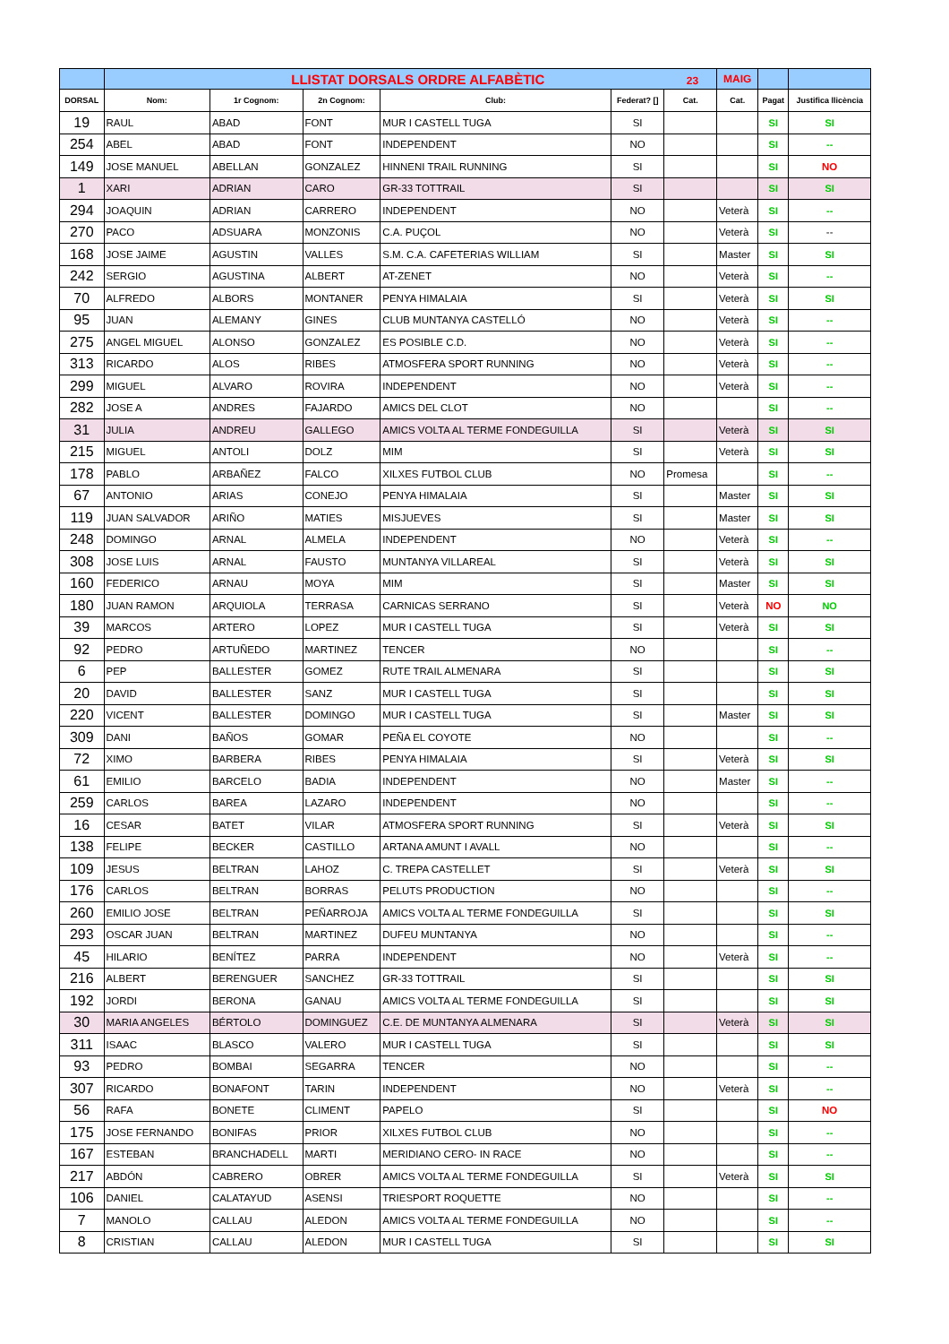| | LLISTAT DORSALS ORDRE ALFABÈTIC 23 | | | | | | MAIG | | |
| DORSAL | Nom: | 1r Cognom: | 2n Cognom: | Club: | Federat? [] | Cat. | Cat. | Pagat | Justifica llicència |
| 19 | RAUL | ABAD | FONT | MUR I CASTELL TUGA | SI | | | SI | SI |
| 254 | ABEL | ABAD | FONT | INDEPENDENT | NO | | | SI | -- |
| 149 | JOSE MANUEL | ABELLAN | GONZALEZ | HINNENI TRAIL RUNNING | SI | | | SI | NO |
| 1 | XARI | ADRIAN | CARO | GR-33 TOTTRAIL | SI | | | SI | SI |
| 294 | JOAQUIN | ADRIAN | CARRERO | INDEPENDENT | NO | | Veterà | SI | -- |
| 270 | PACO | ADSUARA | MONZONIS | C.A. PUÇOL | NO | | Veterà | SI | -- |
| 168 | JOSE JAIME | AGUSTIN | VALLES | S.M. C.A. CAFETERIAS WILLIAM | SI | | Master | SI | SI |
| 242 | SERGIO | AGUSTINA | ALBERT | AT-ZENET | NO | | Veterà | SI | -- |
| 70 | ALFREDO | ALBORS | MONTANER | PENYA HIMALAIA | SI | | Veterà | SI | SI |
| 95 | JUAN | ALEMANY | GINES | CLUB MUNTANYA CASTELLÓ | NO | | Veterà | SI | -- |
| 275 | ANGEL MIGUEL | ALONSO | GONZALEZ | ES POSIBLE C.D. | NO | | Veterà | SI | -- |
| 313 | RICARDO | ALOS | RIBES | ATMOSFERA SPORT RUNNING | NO | | Veterà | SI | -- |
| 299 | MIGUEL | ALVARO | ROVIRA | INDEPENDENT | NO | | Veterà | SI | -- |
| 282 | JOSE A | ANDRES | FAJARDO | AMICS DEL CLOT | NO | | | SI | -- |
| 31 | JULIA | ANDREU | GALLEGO | AMICS VOLTA AL TERME FONDEGUILLA | SI | | Veterà | SI | SI |
| 215 | MIGUEL | ANTOLI | DOLZ | MIM | SI | | Veterà | SI | SI |
| 178 | PABLO | ARBAÑEZ | FALCO | XILXES FUTBOL CLUB | NO | Promesa | | SI | -- |
| 67 | ANTONIO | ARIAS | CONEJO | PENYA HIMALAIA | SI | | Master | SI | SI |
| 119 | JUAN SALVADOR | ARIÑO | MATIES | MISJUEVES | SI | | Master | SI | SI |
| 248 | DOMINGO | ARNAL | ALMELA | INDEPENDENT | NO | | Veterà | SI | -- |
| 308 | JOSE LUIS | ARNAL | FAUSTO | MUNTANYA VILLAREAL | SI | | Veterà | SI | SI |
| 160 | FEDERICO | ARNAU | MOYA | MIM | SI | | Master | SI | SI |
| 180 | JUAN RAMON | ARQUIOLA | TERRASA | CARNICAS SERRANO | SI | | Veterà | NO | NO |
| 39 | MARCOS | ARTERO | LOPEZ | MUR I CASTELL TUGA | SI | | Veterà | SI | SI |
| 92 | PEDRO | ARTUÑEDO | MARTINEZ | TENCER | NO | | | SI | -- |
| 6 | PEP | BALLESTER | GOMEZ | RUTE TRAIL ALMENARA | SI | | | SI | SI |
| 20 | DAVID | BALLESTER | SANZ | MUR I CASTELL TUGA | SI | | | SI | SI |
| 220 | VICENT | BALLESTER | DOMINGO | MUR I CASTELL TUGA | SI | | Master | SI | SI |
| 309 | DANI | BAÑOS | GOMAR | PEÑA EL COYOTE | NO | | | SI | -- |
| 72 | XIMO | BARBERA | RIBES | PENYA HIMALAIA | SI | | Veterà | SI | SI |
| 61 | EMILIO | BARCELO | BADIA | INDEPENDENT | NO | | Master | SI | -- |
| 259 | CARLOS | BAREA | LAZARO | INDEPENDENT | NO | | | SI | -- |
| 16 | CESAR | BATET | VILAR | ATMOSFERA SPORT RUNNING | SI | | Veterà | SI | SI |
| 138 | FELIPE | BECKER | CASTILLO | ARTANA AMUNT I AVALL | NO | | | SI | -- |
| 109 | JESUS | BELTRAN | LAHOZ | C. TREPA CASTELLET | SI | | Veterà | SI | SI |
| 176 | CARLOS | BELTRAN | BORRAS | PELUTS PRODUCTION | NO | | | SI | -- |
| 260 | EMILIO JOSE | BELTRAN | PEÑARROJA | AMICS VOLTA AL TERME FONDEGUILLA | SI | | | SI | SI |
| 293 | OSCAR JUAN | BELTRAN | MARTINEZ | DUFEU MUNTANYA | NO | | | SI | -- |
| 45 | HILARIO | BENÍTEZ | PARRA | INDEPENDENT | NO | | Veterà | SI | -- |
| 216 | ALBERT | BERENGUER | SANCHEZ | GR-33 TOTTRAIL | SI | | | SI | SI |
| 192 | JORDI | BERONA | GANAU | AMICS VOLTA AL TERME FONDEGUILLA | SI | | | SI | SI |
| 30 | MARIA ANGELES | BÉRTOLO | DOMINGUEZ | C.E. DE MUNTANYA ALMENARA | SI | | Veterà | SI | SI |
| 311 | ISAAC | BLASCO | VALERO | MUR I CASTELL TUGA | SI | | | SI | SI |
| 93 | PEDRO | BOMBAI | SEGARRA | TENCER | NO | | | SI | -- |
| 307 | RICARDO | BONAFONT | TARIN | INDEPENDENT | NO | | Veterà | SI | -- |
| 56 | RAFA | BONETE | CLIMENT | PAPELO | SI | | | SI | NO |
| 175 | JOSE FERNANDO | BONIFAS | PRIOR | XILXES FUTBOL CLUB | NO | | | SI | -- |
| 167 | ESTEBAN | BRANCHADELL | MARTI | MERIDIANO CERO- IN RACE | NO | | | SI | -- |
| 217 | ABDÓN | CABRERO | OBRER | AMICS VOLTA AL TERME FONDEGUILLA | SI | | Veterà | SI | SI |
| 106 | DANIEL | CALATAYUD | ASENSI | TRIESPORT ROQUETTE | NO | | | SI | -- |
| 7 | MANOLO | CALLAU | ALEDON | AMICS VOLTA AL TERME FONDEGUILLA | NO | | | SI | -- |
| 8 | CRISTIAN | CALLAU | ALEDON | MUR I CASTELL TUGA | SI | | | SI | SI |